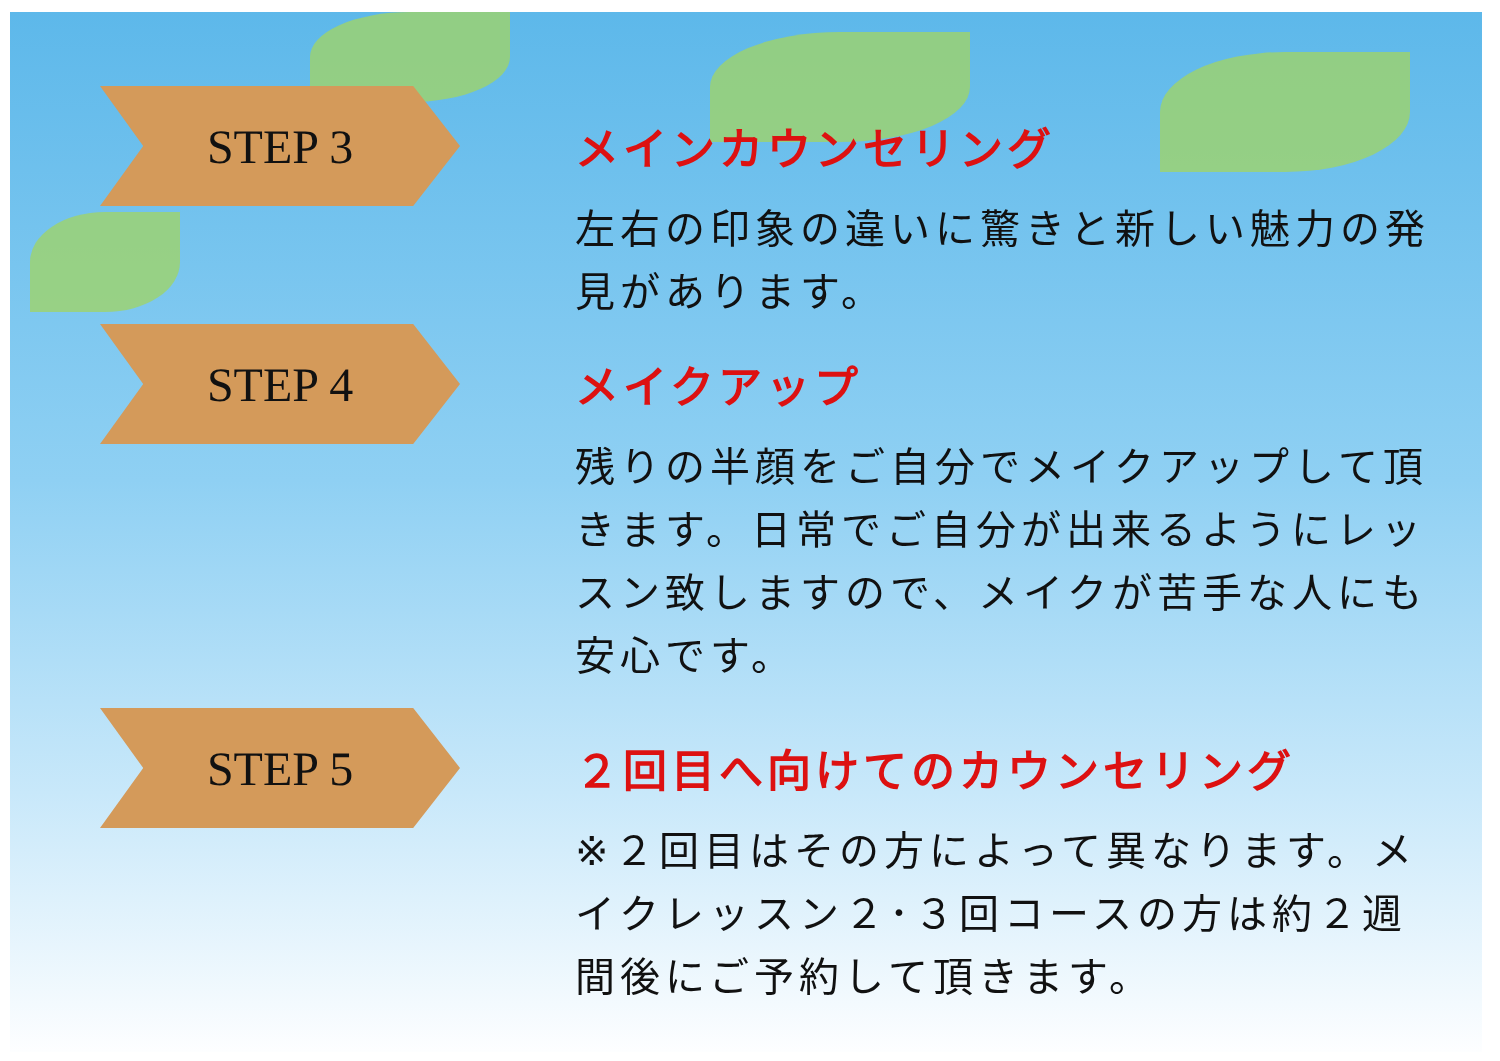STEP 3
メインカウンセリング
左右の印象の違いに驚きと新しい魅力の発見があります。
STEP 4
メイクアップ
残りの半顔をご自分でメイクアップして頂きます。日常でご自分が出来るようにレッスン致しますので、メイクが苦手な人にも安心です。
STEP 5
２回目へ向けてのカウンセリング
※２回目はその方によって異なります。メイクレッスン２･３回コースの方は約２週間後にご予約して頂きます。